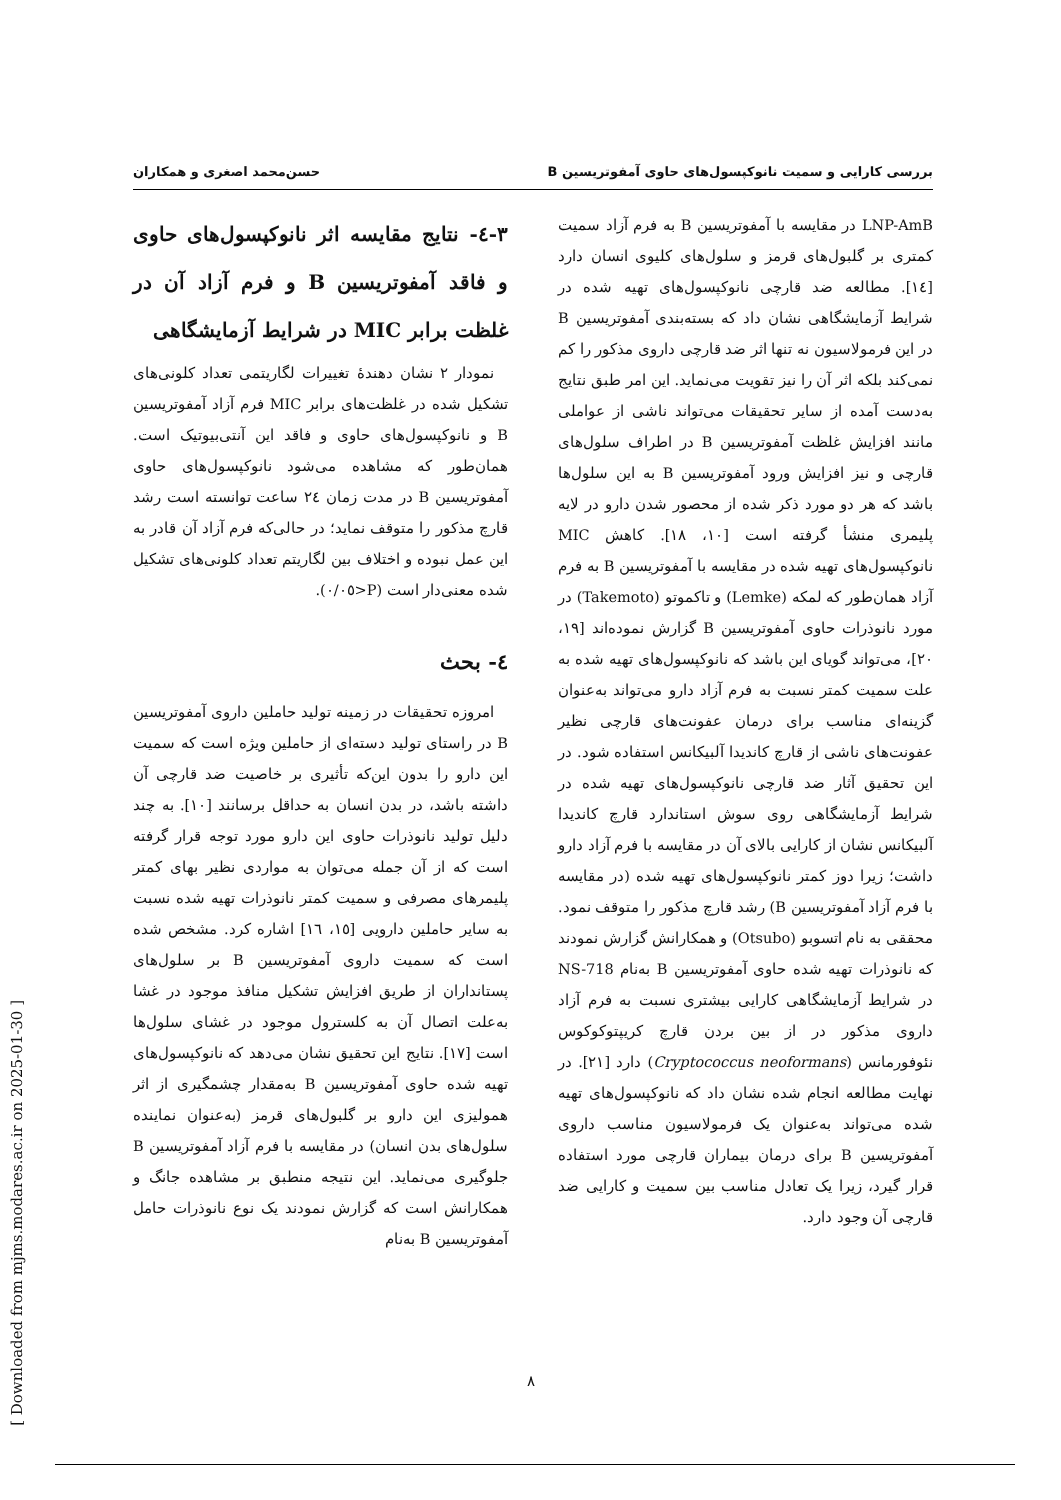بررسی کارایی و سمیت نانوکپسول‌های حاوی آمفوتریسین B حسن‌محمد اصغری و همکاران
٣-٤- نتایج مقایسه اثر نانوکپسول‌های حاوی و فاقد آمفوتریسین B و فرم آزاد آن در غلظت برابر MIC در شرایط آزمایشگاهی
نمودار ٢ نشان دهندهٔ تغییرات لگاریتمی تعداد کلونی‌های تشکیل شده در غلظت‌های برابر MIC فرم آزاد آمفوتریسین B و نانوکپسول‌های حاوی و فاقد این آنتی‌بیوتیک است. همان‌طور که مشاهده می‌شود نانوکپسول‌های حاوی آمفوتریسین B در مدت زمان ٢٤ ساعت توانسته است رشد قارچ مذکور را متوقف نماید؛ در حالی‌که فرم آزاد آن قادر به این عمل نبوده و اختلاف بین لگاریتم تعداد کلونی‌های تشکیل شده معنی‌دار است (P<٠/٠٥).
٤- بحث
امروزه تحقیقات در زمینه تولید حاملین داروی آمفوتریسین B در راستای تولید دسته‌ای از حاملین ویژه است که سمیت این دارو را بدون این‌که تأثیری بر خاصیت ضد قارچی آن داشته باشد، در بدن انسان به حداقل برسانند [١٠]. به چند دلیل تولید نانوذرات حاوی این دارو مورد توجه قرار گرفته است که از آن جمله می‌توان به مواردی نظیر بهای کمتر پلیمرهای مصرفی و سمیت کمتر نانوذرات تهیه شده نسبت به سایر حاملین دارویی [١٥، ١٦] اشاره کرد. مشخص شده است که سمیت داروی آمفوتریسین B بر سلول‌های پستانداران از طریق افزایش تشکیل منافذ موجود در غشا به‌علت اتصال آن به کلسترول موجود در غشای سلول‌ها است [١٧]. نتایج این تحقیق نشان می‌دهد که نانوکپسول‌های تهیه شده حاوی آمفوتریسین B به‌مقدار چشمگیری از اثر همولیزی این دارو بر گلبول‌های قرمز (به‌عنوان نماینده سلول‌های بدن انسان) در مقایسه با فرم آزاد آمفوتریسین B جلوگیری می‌نماید. این نتیجه منطبق بر مشاهده جانگ و همکارانش است که گزارش نمودند یک نوع نانوذرات حامل آمفوتریسین B به‌نام
LNP-AmB در مقایسه با آمفوتریسین B به فرم آزاد سمیت کمتری بر گلبول‌های قرمز و سلول‌های کلیوی انسان دارد [١٤]. مطالعه ضد قارچی نانوکپسول‌های تهیه شده در شرایط آزمایشگاهی نشان داد که بسته‌بندی آمفوتریسین B در این فرمولاسیون نه تنها اثر ضد قارچی داروی مذکور را کم نمی‌کند بلکه اثر آن را نیز تقویت می‌نماید. این امر طبق نتایج به‌دست آمده از سایر تحقیقات می‌تواند ناشی از عواملی مانند افزایش غلظت آمفوتریسین B در اطراف سلول‌های قارچی و نیز افزایش ورود آمفوتریسین B به این سلول‌ها باشد که هر دو مورد ذکر شده از محصور شدن دارو در لایه پلیمری منشأ گرفته است [١٠، ١٨]. کاهش MIC نانوکپسول‌های تهیه شده در مقایسه با آمفوتریسین B به فرم آزاد همان‌طور که لمکه (Lemke) و تاکموتو (Takemoto) در مورد نانوذرات حاوی آمفوتریسین B گزارش نموده‌اند [١٩، ٢٠]، می‌تواند گویای این باشد که نانوکپسول‌های تهیه شده به علت سمیت کمتر نسبت به فرم آزاد دارو می‌تواند به‌عنوان گزینه‌ای مناسب برای درمان عفونت‌های قارچی نظیر عفونت‌های ناشی از قارچ کاندیدا آلبیکانس استفاده شود. در این تحقیق آثار ضد قارچی نانوکپسول‌های تهیه شده در شرایط آزمایشگاهی روی سوش استاندارد قارچ کاندیدا آلبیکانس نشان از کارایی بالای آن در مقایسه با فرم آزاد دارو داشت؛ زیرا دوز کمتر نانوکپسول‌های تهیه شده (در مقایسه با فرم آزاد آمفوتریسین B) رشد قارچ مذکور را متوقف نمود. محققی به نام اتسوبو (Otsubo) و همکارانش گزارش نمودند که نانوذرات تهیه شده حاوی آمفوتریسین B به‌نام NS-718 در شرایط آزمایشگاهی کارایی بیشتری نسبت به فرم آزاد داروی مذکور در از بین بردن قارچ کریپتوکوکوس نئوفورمانس (Cryptococcus neoformans) دارد [٢١]. در نهایت مطالعه انجام شده نشان داد که نانوکپسول‌های تهیه شده می‌تواند به‌عنوان یک فرمولاسیون مناسب داروی آمفوتریسین B برای درمان بیماران قارچی مورد استفاده قرار گیرد، زیرا یک تعادل مناسب بین سمیت و کارایی ضد قارچی آن وجود دارد.
٨
[ Downloaded from mjms.modares.ac.ir on 2025-01-30 ]